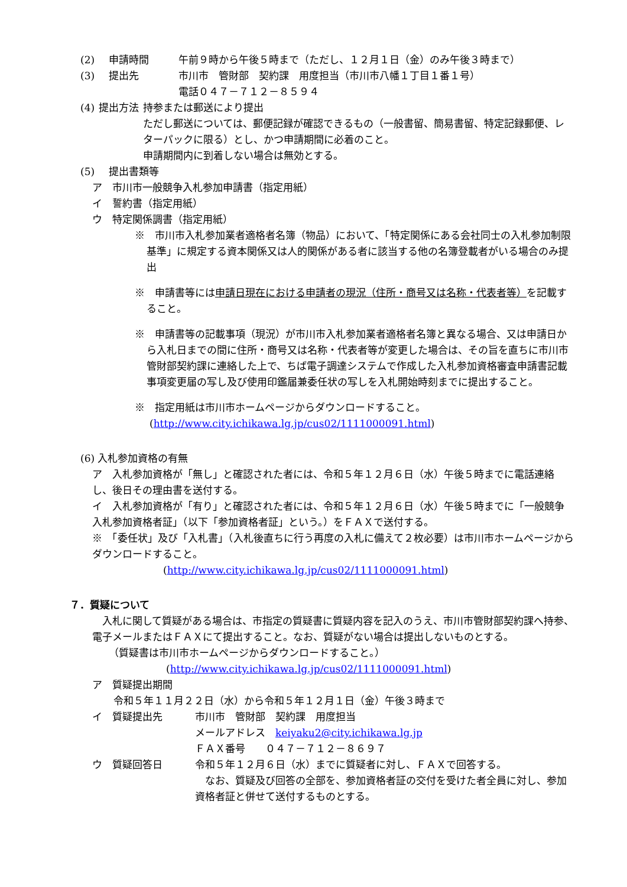(2) 申請時間 午前９時から午後５時まで（ただし、１２月１日（金）のみ午後３時まで）
(3) 提出先 市川市　管財部　契約課　用度担当（市川市八幡１丁目１番１号）
電話０４７－７１２－８５９４
(4) 提出方法 持参または郵送により提出
ただし郵送については、郵便記録が確認できるもの（一般書留、簡易書留、特定記録郵便、レターパックに限る）とし、かつ申請期間に必着のこと。
申請期間内に到着しない場合は無効とする。
(5) 提出書類等
ア　市川市一般競争入札参加申請書（指定用紙）
イ　誓約書（指定用紙）
ウ　特定関係調書（指定用紙）
※　市川市入札参加業者適格者名簿（物品）において、「特定関係にある会社同士の入札参加制限基準」に規定する資本関係又は人的関係がある者に該当する他の名簿登載者がいる場合のみ提出
※　申請書等には申請日現在における申請者の現況（住所・商号又は名称・代表者等）を記載すること。
※　申請書等の記載事項（現況）が市川市入札参加業者適格者名簿と異なる場合、又は申請日から入札日までの間に住所・商号又は名称・代表者等が変更した場合は、その旨を直ちに市川市管財部契約課に連絡した上で、ちば電子調達システムで作成した入札参加資格審査申請書記載事項変更届の写し及び使用印鑑届兼委任状の写しを入札開始時刻までに提出すること。
※　指定用紙は市川市ホームページからダウンロードすること。
(http://www.city.ichikawa.lg.jp/cus02/1111000091.html)
(6) 入札参加資格の有無
ア　入札参加資格が「無し」と確認された者には、令和５年１２月６日（水）午後５時までに電話連絡し、後日その理由書を送付する。
イ　入札参加資格が「有り」と確認された者には、令和５年１２月６日（水）午後５時までに「一般競争入札参加資格者証」（以下「参加資格者証」という。）をＦＡＸで送付する。
※　「委任状」及び「入札書」（入札後直ちに行う再度の入札に備えて２枚必要）は市川市ホームページからダウンロードすること。
(http://www.city.ichikawa.lg.jp/cus02/1111000091.html)
７．質疑について
　入札に関して質疑がある場合は、市指定の質疑書に質疑内容を記入のうえ、市川市管財部契約課へ持参、電子メールまたはＦＡＸにて提出すること。なお、質疑がない場合は提出しないものとする。
（質疑書は市川市ホームページからダウンロードすること。）
(http://www.city.ichikawa.lg.jp/cus02/1111000091.html)
ア　質疑提出期間
令和５年１１月２２日（水）から令和５年１２月１日（金）午後３時まで
イ　質疑提出先 市川市　管財部　契約課　用度担当
メールアドレス　keiyaku2@city.ichikawa.lg.jp
ＦＡＸ番号　　０４７－７１２－８６９７
ウ　質疑回答日 令和５年１２月６日（水）までに質疑者に対し、ＦＡＸで回答する。
　なお、質疑及び回答の全部を、参加資格者証の交付を受けた者全員に対し、参加資格者証と併せて送付するものとする。